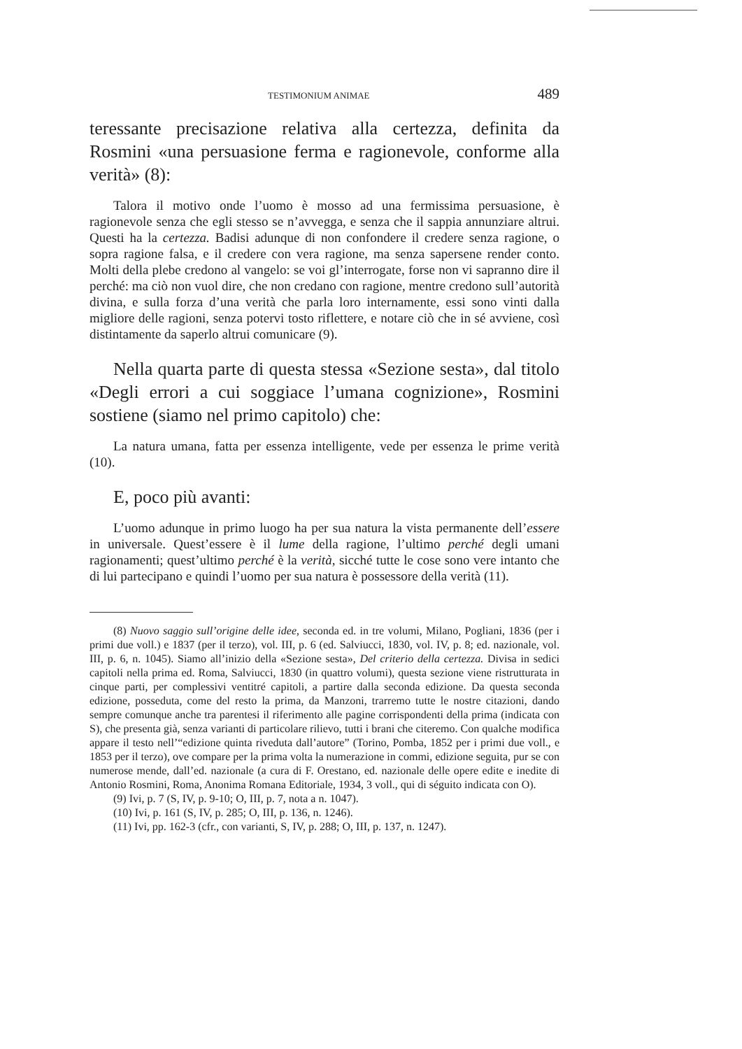TESTIMONIUM ANIMAE 489
teressante precisazione relativa alla certezza, definita da Rosmini «una persuasione ferma e ragionevole, conforme alla verità» (8):
Talora il motivo onde l’uomo è mosso ad una fermissima persuasione, è ragionevole senza che egli stesso se n’avvegga, e senza che il sappia annunziare altrui. Questi ha la certezza. Badisi adunque di non confondere il credere senza ragione, o sopra ragione falsa, e il credere con vera ragione, ma senza sapersene render conto. Molti della plebe credono al vangelo: se voi gl’interrogate, forse non vi sapranno dire il perché: ma ciò non vuol dire, che non credano con ragione, mentre credono sull’autorità divina, e sulla forza d’una verità che parla loro internamente, essi sono vinti dalla migliore delle ragioni, senza potervi tosto riflettere, e notare ciò che in sé avviene, così distintamente da saperlo altrui comunicare (9).
Nella quarta parte di questa stessa «Sezione sesta», dal titolo «Degli errori a cui soggiace l’umana cognizione», Rosmini sostiene (siamo nel primo capitolo) che:
La natura umana, fatta per essenza intelligente, vede per essenza le prime verità (10).
E, poco più avanti:
L’uomo adunque in primo luogo ha per sua natura la vista permanente dell’essere in universale. Quest’essere è il lume della ragione, l’ultimo perché degli umani ragionamenti; quest’ultimo perché è la verità, sicché tutte le cose sono vere intanto che di lui partecipano e quindi l’uomo per sua natura è possessore della verità (11).
(8) Nuovo saggio sull’origine delle idee, seconda ed. in tre volumi, Milano, Pogliani, 1836 (per i primi due voll.) e 1837 (per il terzo), vol. III, p. 6 (ed. Salviucci, 1830, vol. IV, p. 8; ed. nazionale, vol. III, p. 6, n. 1045). Siamo all’inizio della «Sezione sesta», Del criterio della certezza. Divisa in sedici capitoli nella prima ed. Roma, Salviucci, 1830 (in quattro volumi), questa sezione viene ristrutturata in cinque parti, per complessivi ventitré capitoli, a partire dalla seconda edizione. Da questa seconda edizione, posseduta, come del resto la prima, da Manzoni, trarremo tutte le nostre citazioni, dando sempre comunque anche tra parentesi il riferimento alle pagine corrispondenti della prima (indicata con S), che presenta già, senza varianti di particolare rilievo, tutti i brani che citeremo. Con qualche modifica appare il testo nell’“edizione quinta riveduta dall’autore” (Torino, Pomba, 1852 per i primi due voll., e 1853 per il terzo), ove compare per la prima volta la numerazione in commi, edizione seguita, pur se con numerose mende, dall’ed. nazionale (a cura di F. Orestano, ed. nazionale delle opere edite e inedite di Antonio Rosmini, Roma, Anonima Romana Editoriale, 1934, 3 voll., qui di séguito indicata con O).
(9) Ivi, p. 7 (S, IV, p. 9-10; O, III, p. 7, nota a n. 1047).
(10) Ivi, p. 161 (S, IV, p. 285; O, III, p. 136, n. 1246).
(11) Ivi, pp. 162-3 (cfr., con varianti, S, IV, p. 288; O, III, p. 137, n. 1247).